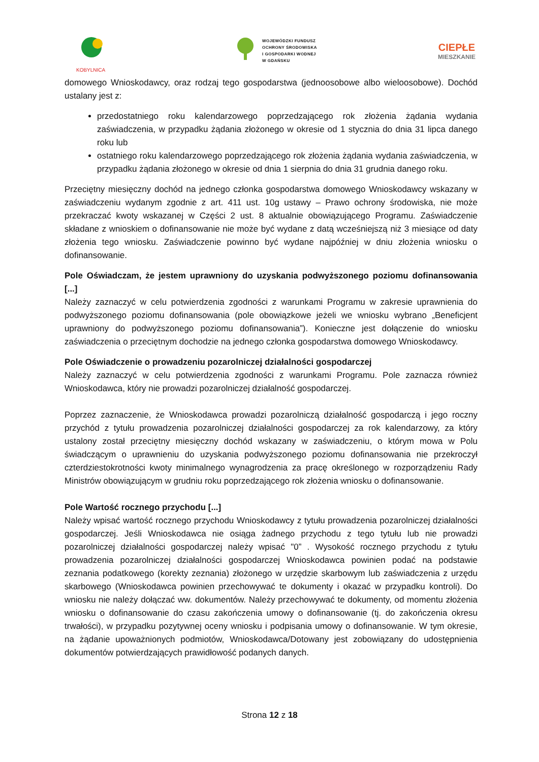KOBYLNICA
WOJEWÓDZKI FUNDUSZ
OCHRONY ŚRODOWISKA
I GOSPODARKI WODNEJ
W GDAŃSKU
CIEPŁE
MIESZKANIE
domowego Wnioskodawcy, oraz rodzaj tego gospodarstwa (jednoosobowe albo wieloosobowe). Dochód ustalany jest z:
przedostatniego roku kalendarzowego poprzedzającego rok złożenia żądania wydania zaświadczenia, w przypadku żądania złożonego w okresie od 1 stycznia do dnia 31 lipca danego roku lub
ostatniego roku kalendarzowego poprzedzającego rok złożenia żądania wydania zaświadczenia, w przypadku żądania złożonego w okresie od dnia 1 sierpnia do dnia 31 grudnia danego roku.
Przeciętny miesięczny dochód na jednego członka gospodarstwa domowego Wnioskodawcy wskazany w zaświadczeniu wydanym zgodnie z art. 411 ust. 10g ustawy – Prawo ochrony środowiska, nie może przekraczać kwoty wskazanej w Części 2 ust. 8 aktualnie obowiązującego Programu. Zaświadczenie składane z wnioskiem o dofinansowanie nie może być wydane z datą wcześniejszą niż 3 miesiące od daty złożenia tego wniosku. Zaświadczenie powinno być wydane najpóźniej w dniu złożenia wniosku o dofinansowanie.
Pole Oświadczam, że jestem uprawniony do uzyskania podwyższonego poziomu dofinansowania [...]
Należy zaznaczyć w celu potwierdzenia zgodności z warunkami Programu w zakresie uprawnienia do podwyższonego poziomu dofinansowania (pole obowiązkowe jeżeli we wniosku wybrano „Beneficjent uprawniony do podwyższonego poziomu dofinansowania”). Konieczne jest dołączenie do wniosku zaświadczenia o przeciętnym dochodzie na jednego członka gospodarstwa domowego Wnioskodawcy.
Pole Oświadczenie o prowadzeniu pozarolniczej działalności gospodarczej
Należy zaznaczyć w celu potwierdzenia zgodności z warunkami Programu. Pole zaznacza również Wnioskodawca, który nie prowadzi pozarolniczej działalność gospodarczej.
Poprzez zaznaczenie, że Wnioskodawca prowadzi pozarolniczą działalność gospodarczą i jego roczny przychód z tytułu prowadzenia pozarolniczej działalności gospodarczej za rok kalendarzowy, za który ustalony został przeciętny miesięczny dochód wskazany w zaświadczeniu, o którym mowa w Polu świadczącym o uprawnieniu do uzyskania podwyższonego poziomu dofinansowania nie przekroczył czterdziestokrotności kwoty minimalnego wynagrodzenia za pracę określonego w rozporządzeniu Rady Ministrów obowiązującym w grudniu roku poprzedzającego rok złożenia wniosku o dofinansowanie.
Pole Wartość rocznego przychodu [...]
Należy wpisać wartość rocznego przychodu Wnioskodawcy z tytułu prowadzenia pozarolniczej działalności gospodarczej. Jeśli Wnioskodawca nie osiąga żadnego przychodu z tego tytułu lub nie prowadzi pozarolniczej działalności gospodarczej należy wpisać "0” . Wysokość rocznego przychodu z tytułu prowadzenia pozarolniczej działalności gospodarczej Wnioskodawca powinien podać na podstawie zeznania podatkowego (korekty zeznania) złożonego w urzędzie skarbowym lub zaświadczenia z urzędu skarbowego (Wnioskodawca powinien przechowywać te dokumenty i okazać w przypadku kontroli). Do wniosku nie należy dołączać ww. dokumentów. Należy przechowywać te dokumenty, od momentu złożenia wniosku o dofinansowanie do czasu zakończenia umowy o dofinansowanie (tj. do zakończenia okresu trwałości), w przypadku pozytywnej oceny wniosku i podpisania umowy o dofinansowanie. W tym okresie, na żądanie upoważnionych podmiotów, Wnioskodawca/Dotowany jest zobowiązany do udostępnienia dokumentów potwierdzających prawidłowość podanych danych.
Strona 12 z 18